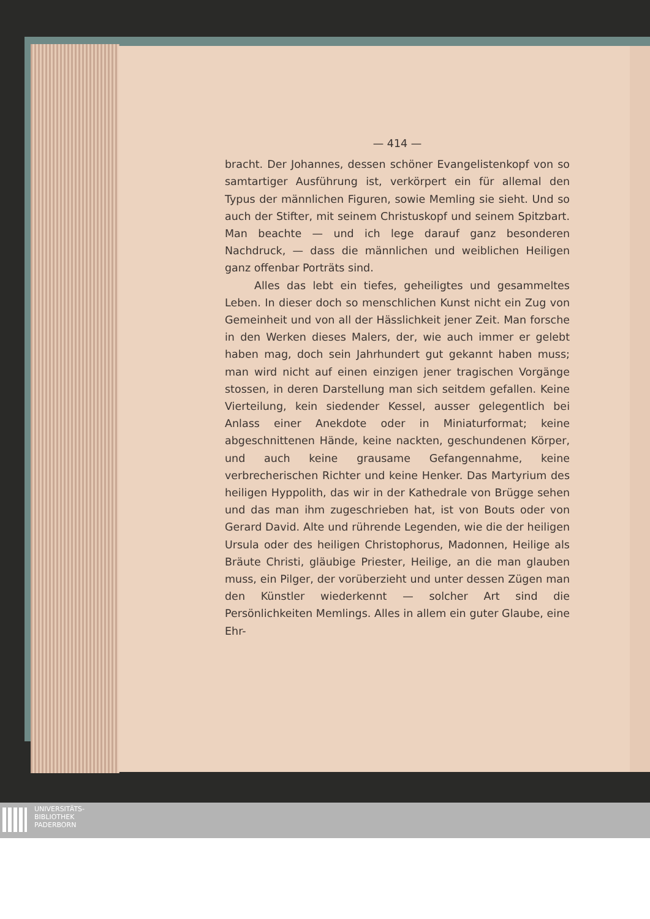— 414 —
bracht. Der Johannes, dessen schöner Evangelistenkopf von so samtartiger Ausführung ist, verkörpert ein für allemal den Typus der männlichen Figuren, sowie Memling sie sieht. Und so auch der Stifter, mit seinem Christuskopf und seinem Spitzbart. Man beachte — und ich lege darauf ganz besonderen Nachdruck, — dass die männlichen und weiblichen Heiligen ganz offenbar Porträts sind.
Alles das lebt ein tiefes, geheiligtes und gesammeltes Leben. In dieser doch so menschlichen Kunst nicht ein Zug von Gemeinheit und von all der Hässlichkeit jener Zeit. Man forsche in den Werken dieses Malers, der, wie auch immer er gelebt haben mag, doch sein Jahrhundert gut gekannt haben muss; man wird nicht auf einen einzigen jener tragischen Vorgänge stossen, in deren Darstellung man sich seitdem gefallen. Keine Vierteilung, kein siedender Kessel, ausser gelegentlich bei Anlass einer Anekdote oder in Miniaturformat; keine abgeschnittenen Hände, keine nackten, geschundenen Körper, und auch keine grausame Gefangennahme, keine verbrecherischen Richter und keine Henker. Das Martyrium des heiligen Hyppolith, das wir in der Kathedrale von Brügge sehen und das man ihm zugeschrieben hat, ist von Bouts oder von Gerard David. Alte und rührende Legenden, wie die der heiligen Ursula oder des heiligen Christophorus, Madonnen, Heilige als Bräute Christi, gläubige Priester, Heilige, an die man glauben muss, ein Pilger, der vorüberzieht und unter dessen Zügen man den Künstler wiederkennt — solcher Art sind die Persönlichkeiten Memlings. Alles in allem ein guter Glaube, eine Ehr-
UNIVERSITÄTS-
BIBLIOTHEK
PADERBORN